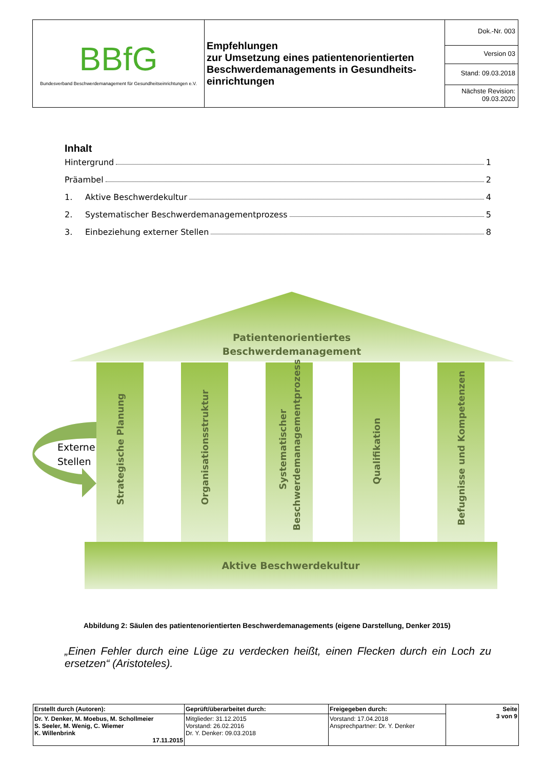| BBfG Bundesverband Beschwerdemanagement für Gesundheitseinrichtungen e.V. | Empfehlungen zur Umsetzung eines patientenorientierten Beschwerdemanagements in Gesundheits-einrichtungen | Dok.-Nr. 003 |
| | | Version 03 |
| | | Stand: 09.03.2018 |
| | | Nächste Revision: 09.03.2020 |
Inhalt
Hintergrund 1
Präambel 2
1. Aktive Beschwerdekultur 4
2. Systematischer Beschwerdemanagementprozess 5
3. Einbeziehung externer Stellen 8
Patientenorientiertes
Beschwerdemanagement
Strategische Planung
Organisationsstruktur
Systematischer
Beschwerdemanagementprozess
Qualifikation
Befugnisse und Kompetenzen
Aktive Beschwerdekultur
Externe
Stellen
Abbildung 2: Säulen des patientenorientierten Beschwerdemanagements (eigene Darstellung, Denker 2015)
„Einen Fehler durch eine Lüge zu verdecken heißt, einen Flecken durch ein Loch zu ersetzen“ (Aristoteles).
| Erstellt durch (Autoren): | Geprüft/überarbeitet durch: | Freigegeben durch: | Seite 3 von 9 |
| Dr. Y. Denker, M. Moebus, M. Schollmeier S. Seeler, M. Wenig, C. Wiemer K. Willenbrink 17.11.2015 | Mitglieder: 31.12.2015 Vorstand: 26.02.2016 Dr. Y. Denker: 09.03.2018 | Vorstand: 17.04.2018 Ansprechpartner: Dr. Y. Denker | |